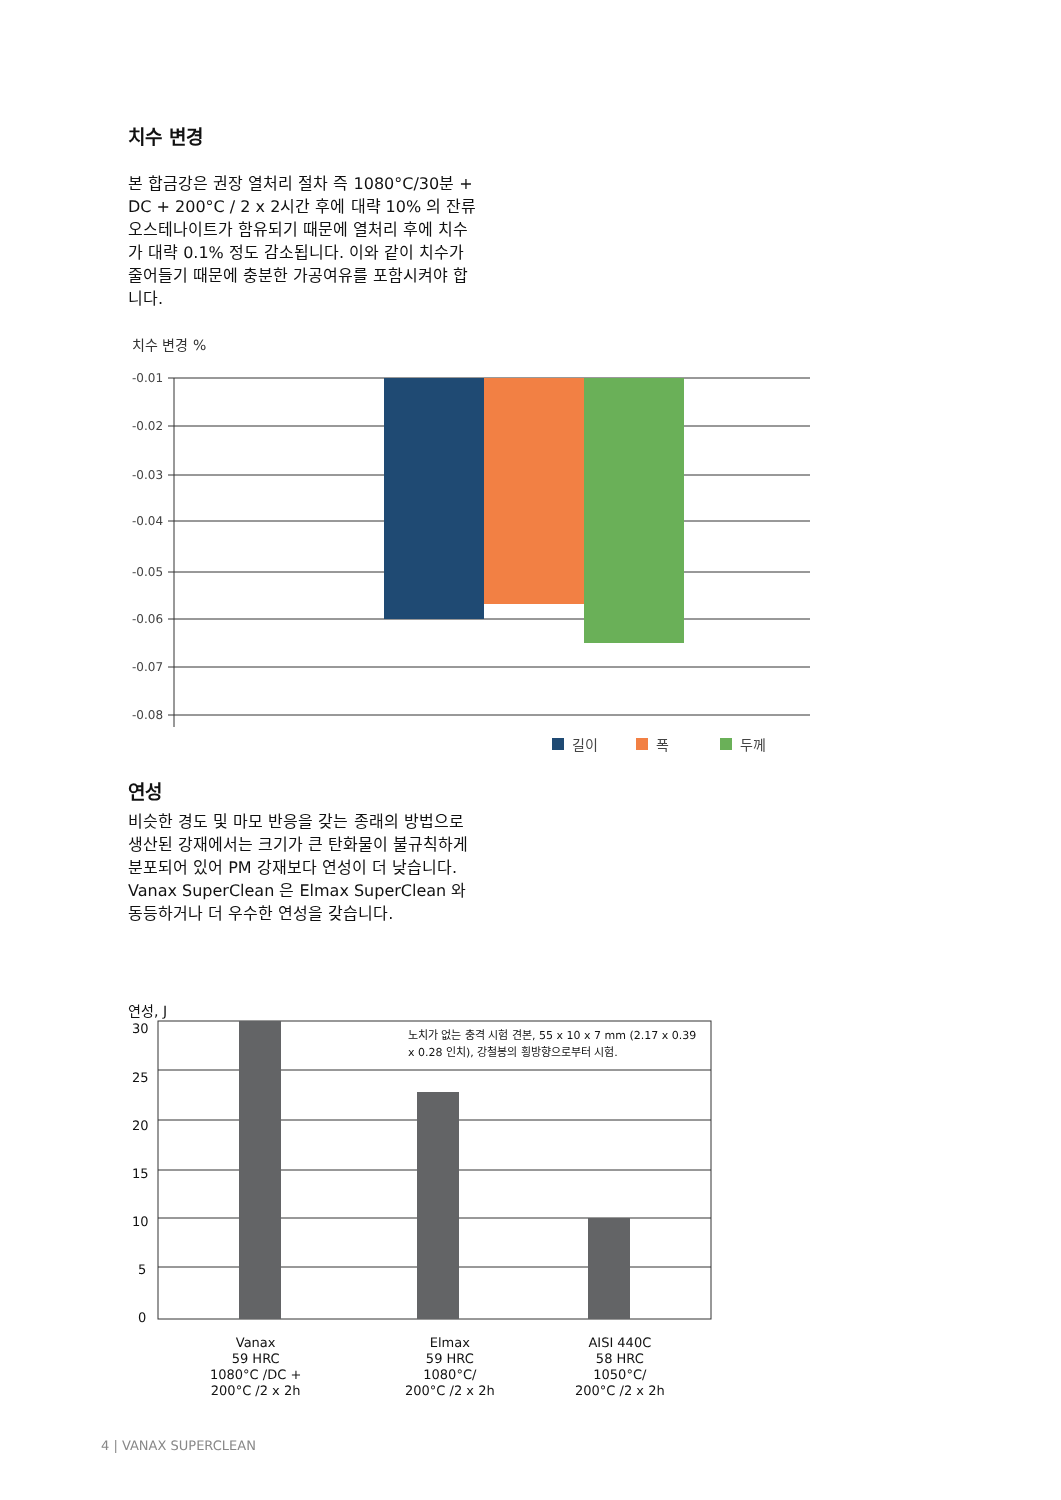치수 변경
본 합금강은 권장 열처리 절차 즉 1080°C/30분 + DC + 200°C / 2 x 2시간 후에 대략 10% 의 잔류 오스테나이트가 함유되기 때문에 열처리 후에 치수가 대략 0.1% 정도 감소됩니다. 이와 같이 치수가 줄어들기 때문에 충분한 가공여유를 포함시켜야 합니다.
치수 변경 %
-0.01
-0.02
-0.03
-0.04
-0.05
-0.06
-0.07
-0.08
길이
폭
두께
연성
비슷한 경도 및 마모 반응을 갖는 종래의 방법으로 생산된 강재에서는 크기가 큰 탄화물이 불규칙하게 분포되어 있어 PM 강재보다 연성이 더 낮습니다. Vanax SuperClean 은 Elmax SuperClean 와 동등하거나 더 우수한 연성을 갖습니다.
연성, J
30
25
20
15
10
5
0
노치가 없는 충격 시험 견본, 55 x 10 x 7 mm (2.17 x 0.39
x 0.28 인치), 강철봉의 횡방향으로부터 시험.
Vanax
59 HRC
1080°C /DC +
200°C /2 x 2h
Elmax
59 HRC
1080°C/
200°C /2 x 2h
AISI 440C
58 HRC
1050°C/
200°C /2 x 2h
4 | VANAX SUPERCLEAN